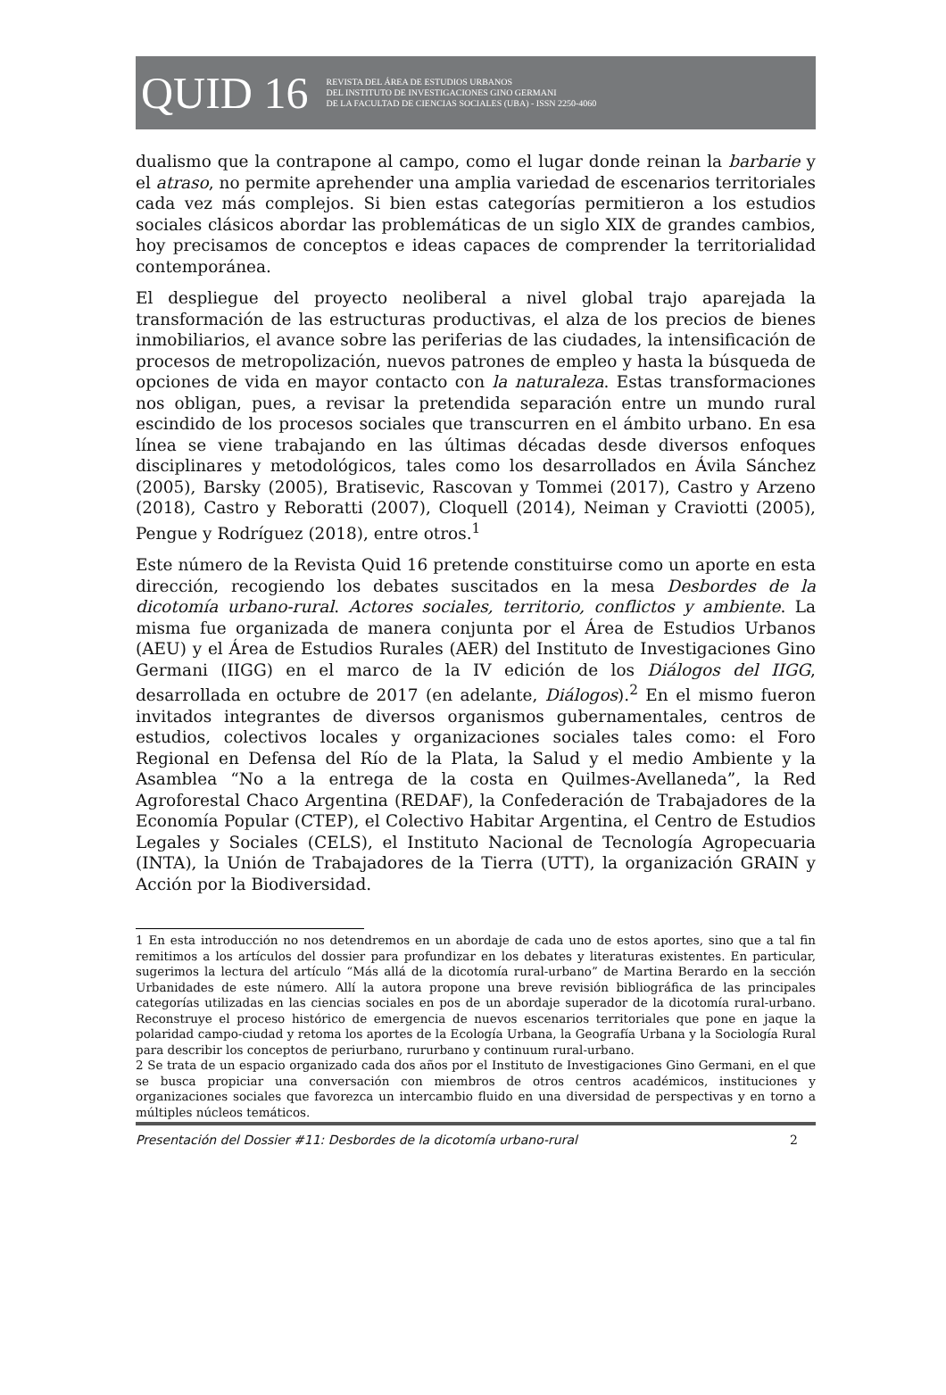QUID 16 REVISTA DEL ÁREA DE ESTUDIOS URBANOS
DEL INSTITUTO DE INVESTIGACIONES GINO GERMANI
DE LA FACULTAD DE CIENCIAS SOCIALES (UBA) - ISSN 2250-4060
dualismo que la contrapone al campo, como el lugar donde reinan la barbarie y el atraso, no permite aprehender una amplia variedad de escenarios territoriales cada vez más complejos. Si bien estas categorías permitieron a los estudios sociales clásicos abordar las problemáticas de un siglo XIX de grandes cambios, hoy precisamos de conceptos e ideas capaces de comprender la territorialidad contemporánea.
El despliegue del proyecto neoliberal a nivel global trajo aparejada la transformación de las estructuras productivas, el alza de los precios de bienes inmobiliarios, el avance sobre las periferias de las ciudades, la intensificación de procesos de metropolización, nuevos patrones de empleo y hasta la búsqueda de opciones de vida en mayor contacto con la naturaleza. Estas transformaciones nos obligan, pues, a revisar la pretendida separación entre un mundo rural escindido de los procesos sociales que transcurren en el ámbito urbano. En esa línea se viene trabajando en las últimas décadas desde diversos enfoques disciplinares y metodológicos, tales como los desarrollados en Ávila Sánchez (2005), Barsky (2005), Bratisevic, Rascovan y Tommei (2017), Castro y Arzeno (2018), Castro y Reboratti (2007), Cloquell (2014), Neiman y Craviotti (2005), Pengue y Rodríguez (2018), entre otros.<sup>1</sup>
Este número de la Revista Quid 16 pretende constituirse como un aporte en esta dirección, recogiendo los debates suscitados en la mesa Desbordes de la dicotomía urbano-rural. Actores sociales, territorio, conflictos y ambiente. La misma fue organizada de manera conjunta por el Área de Estudios Urbanos (AEU) y el Área de Estudios Rurales (AER) del Instituto de Investigaciones Gino Germani (IIGG) en el marco de la IV edición de los Diálogos del IIGG, desarrollada en octubre de 2017 (en adelante, Diálogos).<sup>2</sup> En el mismo fueron invitados integrantes de diversos organismos gubernamentales, centros de estudios, colectivos locales y organizaciones sociales tales como: el Foro Regional en Defensa del Río de la Plata, la Salud y el medio Ambiente y la Asamblea “No a la entrega de la costa en Quilmes-Avellaneda”, la Red Agroforestal Chaco Argentina (REDAF), la Confederación de Trabajadores de la Economía Popular (CTEP), el Colectivo Habitar Argentina, el Centro de Estudios Legales y Sociales (CELS), el Instituto Nacional de Tecnología Agropecuaria (INTA), la Unión de Trabajadores de la Tierra (UTT), la organización GRAIN y Acción por la Biodiversidad.
1 En esta introducción no nos detendremos en un abordaje de cada uno de estos aportes, sino que a tal fin remitimos a los artículos del dossier para profundizar en los debates y literaturas existentes. En particular, sugerimos la lectura del artículo “Más allá de la dicotomía rural-urbano” de Martina Berardo en la sección Urbanidades de este número. Allí la autora propone una breve revisión bibliográfica de las principales categorías utilizadas en las ciencias sociales en pos de un abordaje superador de la dicotomía rural-urbano. Reconstruye el proceso histórico de emergencia de nuevos escenarios territoriales que pone en jaque la polaridad campo-ciudad y retoma los aportes de la Ecología Urbana, la Geografía Urbana y la Sociología Rural para describir los conceptos de periurbano, rururbano y continuum rural-urbano.
2 Se trata de un espacio organizado cada dos años por el Instituto de Investigaciones Gino Germani, en el que se busca propiciar una conversación con miembros de otros centros académicos, instituciones y organizaciones sociales que favorezca un intercambio fluido en una diversidad de perspectivas y en torno a múltiples núcleos temáticos.
Presentación del Dossier #11: Desbordes de la dicotomía urbano-rural 2